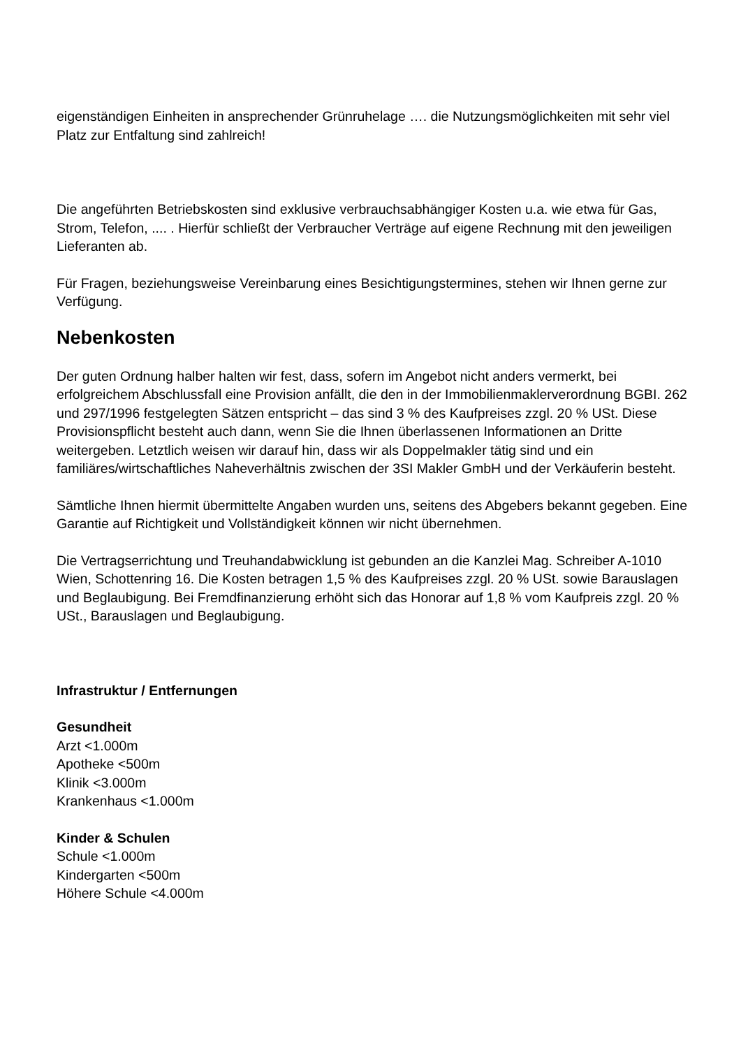eigenständigen Einheiten in ansprechender Grünruhelage …. die Nutzungsmöglichkeiten mit sehr viel Platz zur Entfaltung sind zahlreich!
Die angeführten Betriebskosten sind exklusive verbrauchsabhängiger Kosten u.a. wie etwa für Gas, Strom, Telefon, .... . Hierfür schließt der Verbraucher Verträge auf eigene Rechnung mit den jeweiligen Lieferanten ab.
Für Fragen, beziehungsweise Vereinbarung eines Besichtigungstermines, stehen wir Ihnen gerne zur Verfügung.
Nebenkosten
Der guten Ordnung halber halten wir fest, dass, sofern im Angebot nicht anders vermerkt, bei erfolgreichem Abschlussfall eine Provision anfällt, die den in der Immobilienmaklerverordnung BGBI. 262 und 297/1996 festgelegten Sätzen entspricht – das sind 3 % des Kaufpreises zzgl. 20 % USt. Diese Provisionspflicht besteht auch dann, wenn Sie die Ihnen überlassenen Informationen an Dritte weitergeben. Letztlich weisen wir darauf hin, dass wir als Doppelmakler tätig sind und ein familiäres/wirtschaftliches Naheverhältnis zwischen der 3SI Makler GmbH und der Verkäuferin besteht.
Sämtliche Ihnen hiermit übermittelte Angaben wurden uns, seitens des Abgebers bekannt gegeben. Eine Garantie auf Richtigkeit und Vollständigkeit können wir nicht übernehmen.
Die Vertragserrichtung und Treuhandabwicklung ist gebunden an die Kanzlei Mag. Schreiber A-1010 Wien, Schottenring 16. Die Kosten betragen 1,5 % des Kaufpreises zzgl. 20 % USt. sowie Barauslagen und Beglaubigung. Bei Fremdfinanzierung erhöht sich das Honorar auf 1,8 % vom Kaufpreis zzgl. 20 % USt., Barauslagen und Beglaubigung.
Infrastruktur / Entfernungen
Gesundheit
Arzt <1.000m
Apotheke <500m
Klinik <3.000m
Krankenhaus <1.000m
Kinder & Schulen
Schule <1.000m
Kindergarten <500m
Höhere Schule <4.000m